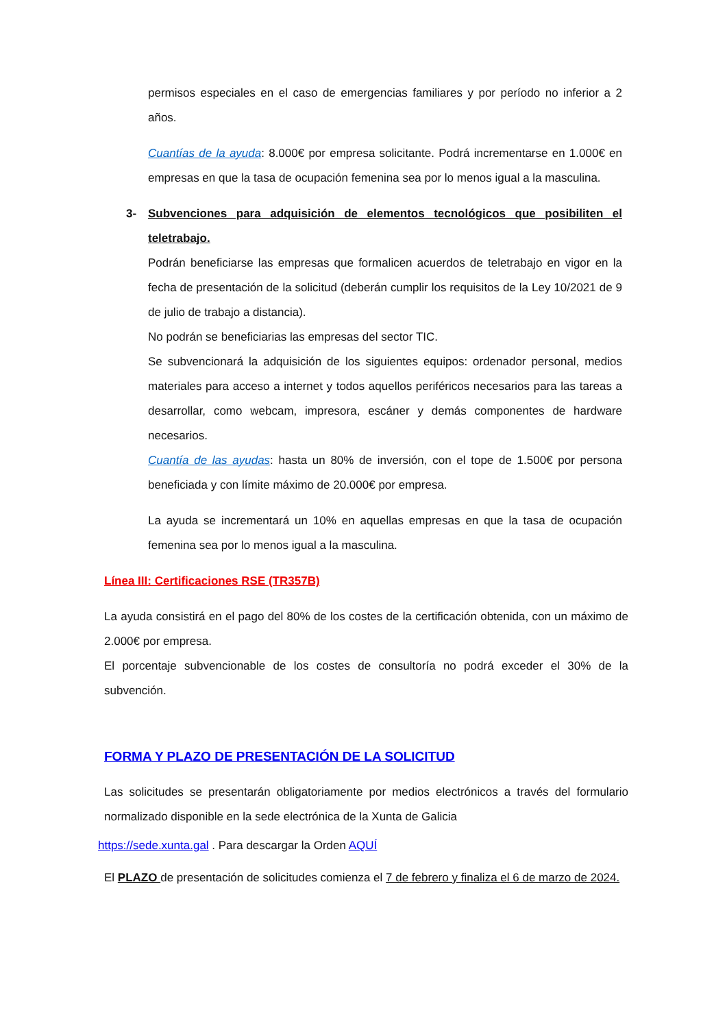permisos especiales en el caso de emergencias familiares y por período no inferior a 2 años.
Cuantías de la ayuda: 8.000€ por empresa solicitante. Podrá incrementarse en 1.000€ en empresas en que la tasa de ocupación femenina sea por lo menos igual a la masculina.
3- Subvenciones para adquisición de elementos tecnológicos que posibiliten el teletrabajo.
Podrán beneficiarse las empresas que formalicen acuerdos de teletrabajo en vigor en la fecha de presentación de la solicitud (deberán cumplir los requisitos de la Ley 10/2021 de 9 de julio de trabajo a distancia).
No podrán se beneficiarias las empresas del sector TIC.
Se subvencionará la adquisición de los siguientes equipos: ordenador personal, medios materiales para acceso a internet y todos aquellos periféricos necesarios para las tareas a desarrollar, como webcam, impresora, escáner y demás componentes de hardware necesarios.
Cuantía de las ayudas: hasta un 80% de inversión, con el tope de 1.500€ por persona beneficiada y con límite máximo de 20.000€ por empresa.
La ayuda se incrementará un 10% en aquellas empresas en que la tasa de ocupación femenina sea por lo menos igual a la masculina.
Línea III: Certificaciones RSE (TR357B)
La ayuda consistirá en el pago del 80% de los costes de la certificación obtenida, con un máximo de 2.000€ por empresa.
El porcentaje subvencionable de los costes de consultoría no podrá exceder el 30% de la subvención.
FORMA Y PLAZO DE PRESENTACIÓN DE LA SOLICITUD
Las solicitudes se presentarán obligatoriamente por medios electrónicos a través del formulario normalizado disponible en la sede electrónica de la Xunta de Galicia
https://sede.xunta.gal . Para descargar la Orden AQUÍ
El PLAZO de presentación de solicitudes comienza el 7 de febrero y finaliza el 6 de marzo de 2024.